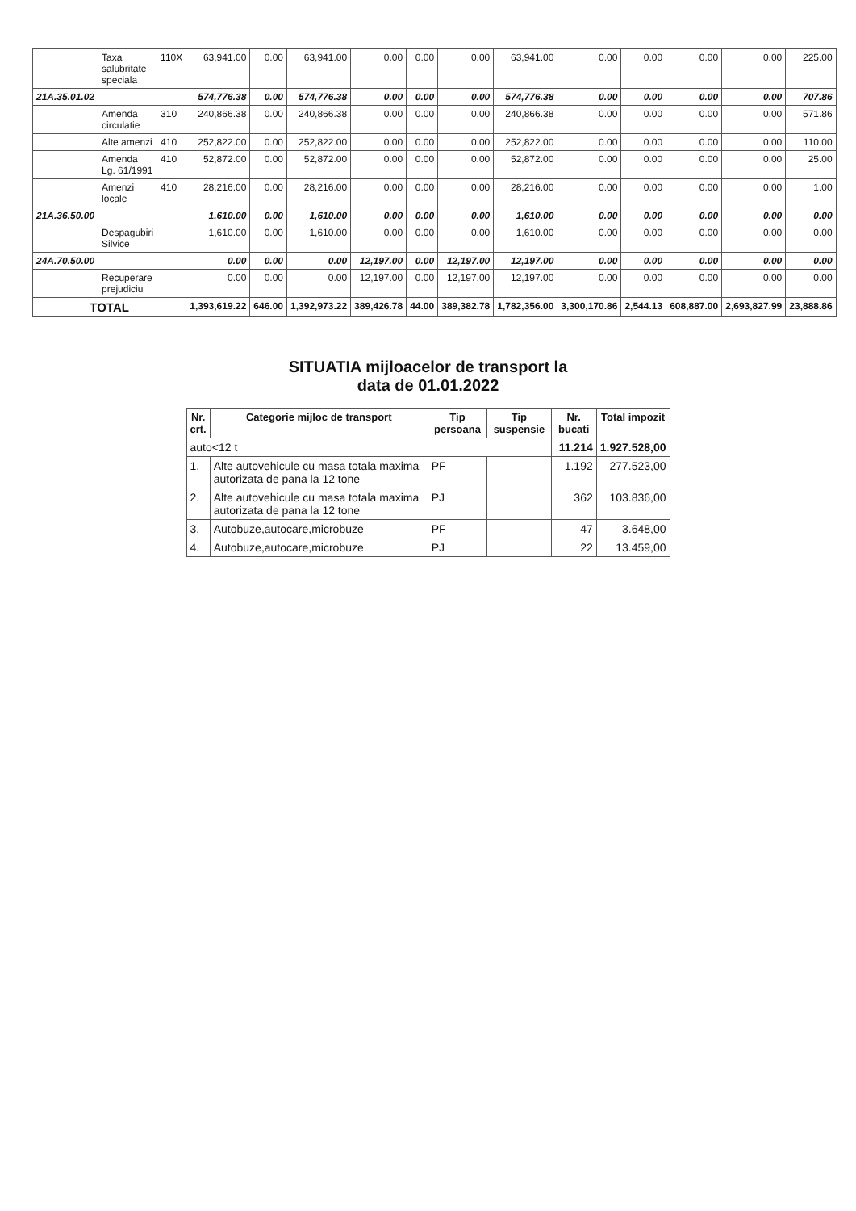| | Taxa salubritate speciala | 110X | 63,941.00 | 0.00 | 63,941.00 | 0.00 | 0.00 | 0.00 | 63,941.00 | 0.00 | 0.00 | 0.00 | 0.00 | 225.00 |
| 21A.35.01.02 | | | 574,776.38 | 0.00 | 574,776.38 | 0.00 | 0.00 | 0.00 | 574,776.38 | 0.00 | 0.00 | 0.00 | 0.00 | 707.86 |
| | Amenda circulatie | 310 | 240,866.38 | 0.00 | 240,866.38 | 0.00 | 0.00 | 0.00 | 240,866.38 | 0.00 | 0.00 | 0.00 | 0.00 | 571.86 |
| | Alte amenzi | 410 | 252,822.00 | 0.00 | 252,822.00 | 0.00 | 0.00 | 0.00 | 252,822.00 | 0.00 | 0.00 | 0.00 | 0.00 | 110.00 |
| | Amenda Lg. 61/1991 | 410 | 52,872.00 | 0.00 | 52,872.00 | 0.00 | 0.00 | 0.00 | 52,872.00 | 0.00 | 0.00 | 0.00 | 0.00 | 25.00 |
| | Amenzi locale | 410 | 28,216.00 | 0.00 | 28,216.00 | 0.00 | 0.00 | 0.00 | 28,216.00 | 0.00 | 0.00 | 0.00 | 0.00 | 1.00 |
| 21A.36.50.00 | | | 1,610.00 | 0.00 | 1,610.00 | 0.00 | 0.00 | 0.00 | 1,610.00 | 0.00 | 0.00 | 0.00 | 0.00 | 0.00 |
| | Despagubiri Silvice | | 1,610.00 | 0.00 | 1,610.00 | 0.00 | 0.00 | 0.00 | 1,610.00 | 0.00 | 0.00 | 0.00 | 0.00 | 0.00 |
| 24A.70.50.00 | | | 0.00 | 0.00 | 0.00 | 12,197.00 | 0.00 | 12,197.00 | 12,197.00 | 0.00 | 0.00 | 0.00 | 0.00 | 0.00 |
| | Recuperare prejudiciu | | 0.00 | 0.00 | 0.00 | 12,197.00 | 0.00 | 12,197.00 | 12,197.00 | 0.00 | 0.00 | 0.00 | 0.00 | 0.00 |
| TOTAL | | | 1,393,619.22 | 646.00 | 1,392,973.22 | 389,426.78 | 44.00 | 389,382.78 | 1,782,356.00 | 3,300,170.86 | 2,544.13 | 608,887.00 | 2,693,827.99 | 23,888.86 |
SITUATIA mijloacelor de transport la
data de 01.01.2022
| Nr. crt. | Categorie mijloc de transport | Tip persoana | Tip suspensie | Nr. bucati | Total impozit |
| --- | --- | --- | --- | --- | --- |
| auto<12 t | | | | 11.214 | 1.927.528,00 |
| 1. | Alte autovehicule cu masa totala maxima autorizata de pana la 12 tone | PF | | 1.192 | 277.523,00 |
| 2. | Alte autovehicule cu masa totala maxima autorizata de pana la 12 tone | PJ | | 362 | 103.836,00 |
| 3. | Autobuze,autocare,microbuze | PF | | 47 | 3.648,00 |
| 4. | Autobuze,autocare,microbuze | PJ | | 22 | 13.459,00 |